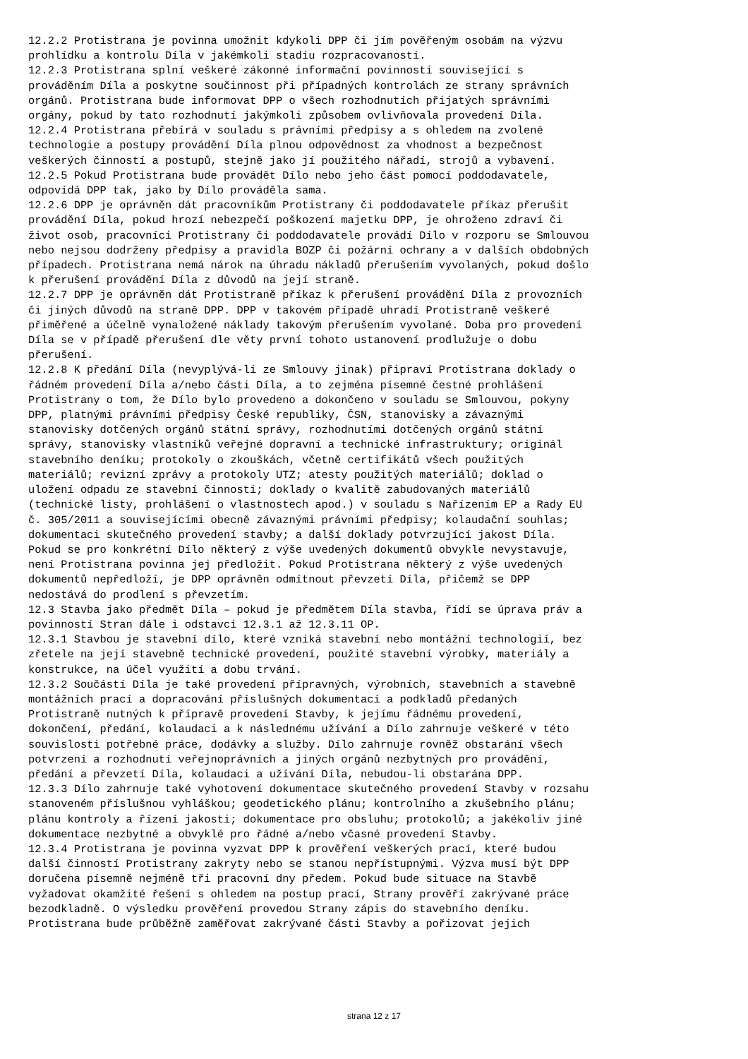12.2.2 Protistrana je povinna umožnit kdykoli DPP či jím pověřeným osobám na výzvu prohlídku a kontrolu Díla v jakémkoli stadiu rozpracovanosti. 12.2.3 Protistrana splní veškeré zákonné informační povinnosti související s prováděním Díla a poskytne součinnost při případných kontrolách ze strany správních orgánů. Protistrana bude informovat DPP o všech rozhodnutích přijatých správními orgány, pokud by tato rozhodnutí jakýmkoli způsobem ovlivňovala provedení Díla. 12.2.4 Protistrana přebírá v souladu s právními předpisy a s ohledem na zvolené technologie a postupy provádění Díla plnou odpovědnost za vhodnost a bezpečnost veškerých činností a postupů, stejně jako jí použitého nářadí, strojů a vybavení. 12.2.5 Pokud Protistrana bude provádět Dílo nebo jeho část pomocí poddodavatele, odpovídá DPP tak, jako by Dílo prováděla sama. 12.2.6 DPP je oprávněn dát pracovníkům Protistrany či poddodavatele příkaz přerušit provádění Díla, pokud hrozí nebezpečí poškození majetku DPP, je ohroženo zdraví či život osob, pracovníci Protistrany či poddodavatele provádí Dílo v rozporu se Smlouvou nebo nejsou dodrženy předpisy a pravidla BOZP či požární ochrany a v dalších obdobných případech. Protistrana nemá nárok na úhradu nákladů přerušením vyvolaných, pokud došlo k přerušení provádění Díla z důvodů na její straně. 12.2.7 DPP je oprávněn dát Protistraně příkaz k přerušení provádění Díla z provozních či jiných důvodů na straně DPP. DPP v takovém případě uhradí Protistraně veškeré přiměřené a účelně vynaložené náklady takovým přerušením vyvolané. Doba pro provedení Díla se v případě přerušení dle věty první tohoto ustanovení prodlužuje o dobu přerušení. 12.2.8 K předání Díla (nevyplývá-li ze Smlouvy jinak) připraví Protistrana doklady o řádném provedení Díla a/nebo části Díla, a to zejména písemné čestné prohlášení Protistrany o tom, že Dílo bylo provedeno a dokončeno v souladu se Smlouvou, pokyny DPP, platnými právními předpisy České republiky, ČSN, stanovisky a závaznými stanovisky dotčených orgánů státní správy, rozhodnutími dotčených orgánů státní správy, stanovisky vlastníků veřejné dopravní a technické infrastruktury; originál stavebního deníku; protokoly o zkouškách, včetně certifikátů všech použitých materiálů; revizní zprávy a protokoly UTZ; atesty použitých materiálů; doklad o uložení odpadu ze stavební činnosti; doklady o kvalitě zabudovaných materiálů (technické listy, prohlášení o vlastnostech apod.) v souladu s Nařízením EP a Rady EU č. 305/2011 a souvisejícími obecně závaznými právními předpisy; kolaudační souhlas; dokumentaci skutečného provedení stavby; a další doklady potvrzující jakost Díla. Pokud se pro konkrétní Dílo některý z výše uvedených dokumentů obvykle nevystavuje, není Protistrana povinna jej předložit. Pokud Protistrana některý z výše uvedených dokumentů nepředloží, je DPP oprávněn odmítnout převzetí Díla, přičemž se DPP nedostává do prodlení s převzetím. 12.3 Stavba jako předmět Díla – pokud je předmětem Díla stavba, řídí se úprava práv a povinností Stran dále i odstavci 12.3.1 až 12.3.11 OP. 12.3.1 Stavbou je stavební dílo, které vzniká stavební nebo montážní technologií, bez zřetele na její stavebně technické provedení, použité stavební výrobky, materiály a konstrukce, na účel využití a dobu trvání. 12.3.2 Součástí Díla je také provedení přípravných, výrobních, stavebních a stavebně montážních prací a dopracování příslušných dokumentací a podkladů předaných Protistraně nutných k přípravě provedení Stavby, k jejímu řádnému provedení, dokončení, předání, kolaudaci a k následnému užívání a Dílo zahrnuje veškeré v této souvislosti potřebné práce, dodávky a služby. Dílo zahrnuje rovněž obstarání všech potvrzení a rozhodnutí veřejnoprávních a jiných orgánů nezbytných pro provádění, předání a převzetí Díla, kolaudaci a užívání Díla, nebudou-li obstarána DPP. 12.3.3 Dílo zahrnuje také vyhotovení dokumentace skutečného provedení Stavby v rozsahu stanoveném příslušnou vyhláškou; geodetického plánu; kontrolního a zkušebního plánu; plánu kontroly a řízení jakosti; dokumentace pro obsluhu; protokolů; a jakékoliv jiné dokumentace nezbytné a obvyklé pro řádné a/nebo včasné provedení Stavby. 12.3.4 Protistrana je povinna vyzvat DPP k prověření veškerých prací, které budou další činností Protistrany zakryty nebo se stanou nepřístupnými. Výzva musí být DPP doručena písemně nejméně tři pracovní dny předem. Pokud bude situace na Stavbě vyžadovat okamžité řešení s ohledem na postup prací, Strany prověří zakrývané práce bezodkladně. O výsledku prověření provedou Strany zápis do stavebního deníku. Protistrana bude průběžně zaměřovat zakrývané části Stavby a pořizovat jejich
strana 12 z 17